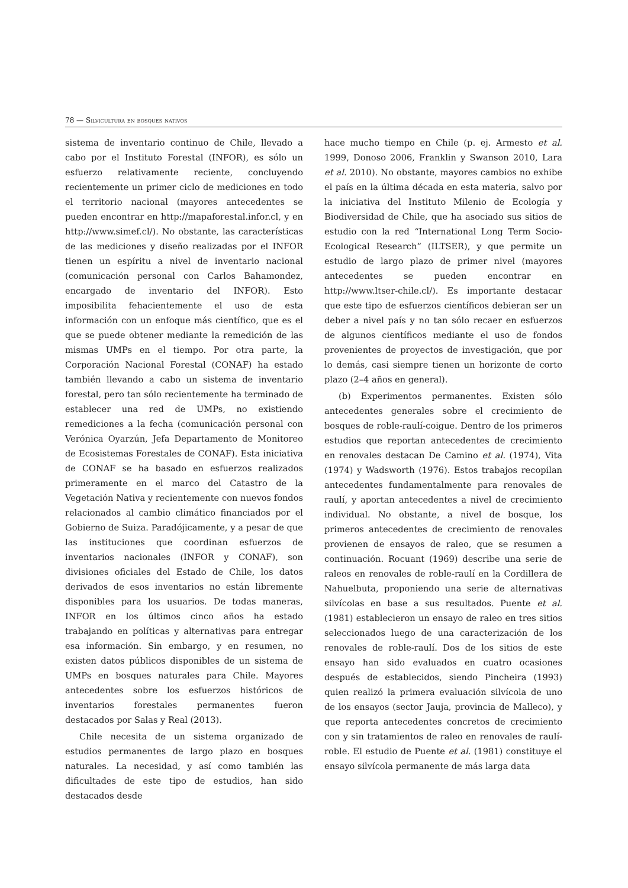78 — Silvicultura en bosques nativos
sistema de inventario continuo de Chile, llevado a cabo por el Instituto Forestal (INFOR), es sólo un esfuerzo relativamente reciente, concluyendo recientemente un primer ciclo de mediciones en todo el territorio nacional (mayores antecedentes se pueden encontrar en http://mapaforestal.infor.cl, y en http://www.simef.cl/). No obstante, las características de las mediciones y diseño realizadas por el INFOR tienen un espíritu a nivel de inventario nacional (comunicación personal con Carlos Bahamondez, encargado de inventario del INFOR). Esto imposibilita fehacientemente el uso de esta información con un enfoque más científico, que es el que se puede obtener mediante la remedición de las mismas UMPs en el tiempo. Por otra parte, la Corporación Nacional Forestal (CONAF) ha estado también llevando a cabo un sistema de inventario forestal, pero tan sólo recientemente ha terminado de establecer una red de UMPs, no existiendo remediciones a la fecha (comunicación personal con Verónica Oyarzún, Jefa Departamento de Monitoreo de Ecosistemas Forestales de CONAF). Esta iniciativa de CONAF se ha basado en esfuerzos realizados primeramente en el marco del Catastro de la Vegetación Nativa y recientemente con nuevos fondos relacionados al cambio climático financiados por el Gobierno de Suiza. Paradójicamente, y a pesar de que las instituciones que coordinan esfuerzos de inventarios nacionales (INFOR y CONAF), son divisiones oficiales del Estado de Chile, los datos derivados de esos inventarios no están libremente disponibles para los usuarios. De todas maneras, INFOR en los últimos cinco años ha estado trabajando en políticas y alternativas para entregar esa información. Sin embargo, y en resumen, no existen datos públicos disponibles de un sistema de UMPs en bosques naturales para Chile. Mayores antecedentes sobre los esfuerzos históricos de inventarios forestales permanentes fueron destacados por Salas y Real (2013).
Chile necesita de un sistema organizado de estudios permanentes de largo plazo en bosques naturales. La necesidad, y así como también las dificultades de este tipo de estudios, han sido destacados desde
hace mucho tiempo en Chile (p. ej. Armesto et al. 1999, Donoso 2006, Franklin y Swanson 2010, Lara et al. 2010). No obstante, mayores cambios no exhibe el país en la última década en esta materia, salvo por la iniciativa del Instituto Milenio de Ecología y Biodiversidad de Chile, que ha asociado sus sitios de estudio con la red “International Long Term Socio-Ecological Research” (ILTSER), y que permite un estudio de largo plazo de primer nivel (mayores antecedentes se pueden encontrar en http://www.ltser-chile.cl/). Es importante destacar que este tipo de esfuerzos científicos debieran ser un deber a nivel país y no tan sólo recaer en esfuerzos de algunos científicos mediante el uso de fondos provenientes de proyectos de investigación, que por lo demás, casi siempre tienen un horizonte de corto plazo (2–4 años en general).
(b) Experimentos permanentes. Existen sólo antecedentes generales sobre el crecimiento de bosques de roble-raulí-coigue. Dentro de los primeros estudios que reportan antecedentes de crecimiento en renovales destacan De Camino et al. (1974), Vita (1974) y Wadsworth (1976). Estos trabajos recopilan antecedentes fundamentalmente para renovales de raulí, y aportan antecedentes a nivel de crecimiento individual. No obstante, a nivel de bosque, los primeros antecedentes de crecimiento de renovales provienen de ensayos de raleo, que se resumen a continuación. Rocuant (1969) describe una serie de raleos en renovales de roble-raulí en la Cordillera de Nahuelbuta, proponiendo una serie de alternativas silvícolas en base a sus resultados. Puente et al. (1981) establecieron un ensayo de raleo en tres sitios seleccionados luego de una caracterización de los renovales de roble-raulí. Dos de los sitios de este ensayo han sido evaluados en cuatro ocasiones después de establecidos, siendo Pincheira (1993) quien realizó la primera evaluación silvícola de uno de los ensayos (sector Jauja, provincia de Malleco), y que reporta antecedentes concretos de crecimiento con y sin tratamientos de raleo en renovales de raulí-roble. El estudio de Puente et al. (1981) constituye el ensayo silvícola permanente de más larga data